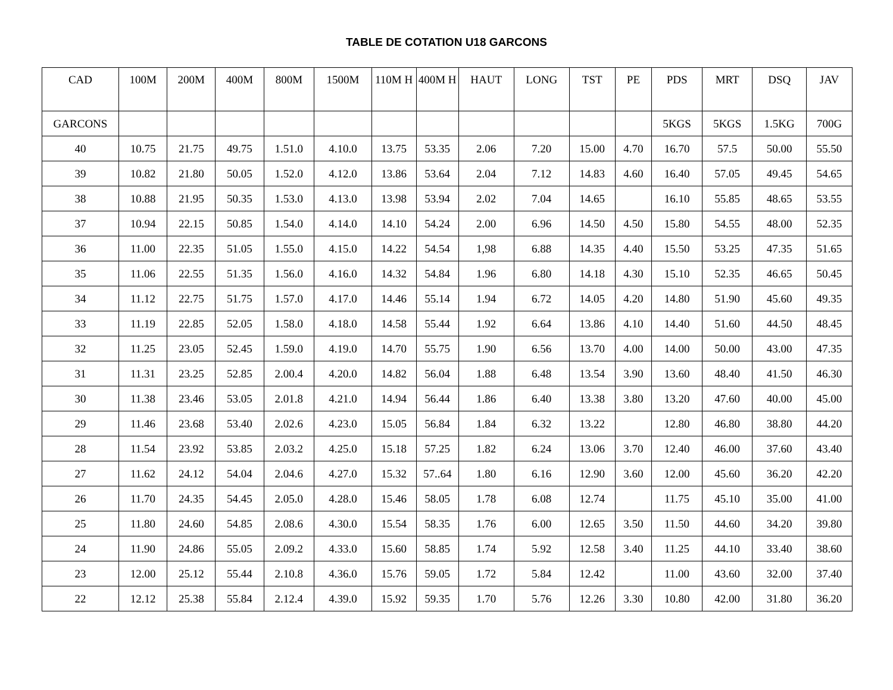TABLE DE COTATION U18 GARCONS
| CAD | 100M | 200M | 400M | 800M | 1500M | 110M H | 400M H | HAUT | LONG | TST | PE | PDS | MRT | DSQ | JAV |
| --- | --- | --- | --- | --- | --- | --- | --- | --- | --- | --- | --- | --- | --- | --- | --- |
| GARCONS | | | | | | | | | | | | 5KGS | 5KGS | 1.5KG | 700G |
| 40 | 10.75 | 21.75 | 49.75 | 1.51.0 | 4.10.0 | 13.75 | 53.35 | 2.06 | 7.20 | 15.00 | 4.70 | 16.70 | 57.5 | 50.00 | 55.50 |
| 39 | 10.82 | 21.80 | 50.05 | 1.52.0 | 4.12.0 | 13.86 | 53.64 | 2.04 | 7.12 | 14.83 | 4.60 | 16.40 | 57.05 | 49.45 | 54.65 |
| 38 | 10.88 | 21.95 | 50.35 | 1.53.0 | 4.13.0 | 13.98 | 53.94 | 2.02 | 7.04 | 14.65 | | 16.10 | 55.85 | 48.65 | 53.55 |
| 37 | 10.94 | 22.15 | 50.85 | 1.54.0 | 4.14.0 | 14.10 | 54.24 | 2.00 | 6.96 | 14.50 | 4.50 | 15.80 | 54.55 | 48.00 | 52.35 |
| 36 | 11.00 | 22.35 | 51.05 | 1.55.0 | 4.15.0 | 14.22 | 54.54 | 1,98 | 6.88 | 14.35 | 4.40 | 15.50 | 53.25 | 47.35 | 51.65 |
| 35 | 11.06 | 22.55 | 51.35 | 1.56.0 | 4.16.0 | 14.32 | 54.84 | 1.96 | 6.80 | 14.18 | 4.30 | 15.10 | 52.35 | 46.65 | 50.45 |
| 34 | 11.12 | 22.75 | 51.75 | 1.57.0 | 4.17.0 | 14.46 | 55.14 | 1.94 | 6.72 | 14.05 | 4.20 | 14.80 | 51.90 | 45.60 | 49.35 |
| 33 | 11.19 | 22.85 | 52.05 | 1.58.0 | 4.18.0 | 14.58 | 55.44 | 1.92 | 6.64 | 13.86 | 4.10 | 14.40 | 51.60 | 44.50 | 48.45 |
| 32 | 11.25 | 23.05 | 52.45 | 1.59.0 | 4.19.0 | 14.70 | 55.75 | 1.90 | 6.56 | 13.70 | 4.00 | 14.00 | 50.00 | 43.00 | 47.35 |
| 31 | 11.31 | 23.25 | 52.85 | 2.00.4 | 4.20.0 | 14.82 | 56.04 | 1.88 | 6.48 | 13.54 | 3.90 | 13.60 | 48.40 | 41.50 | 46.30 |
| 30 | 11.38 | 23.46 | 53.05 | 2.01.8 | 4.21.0 | 14.94 | 56.44 | 1.86 | 6.40 | 13.38 | 3.80 | 13.20 | 47.60 | 40.00 | 45.00 |
| 29 | 11.46 | 23.68 | 53.40 | 2.02.6 | 4.23.0 | 15.05 | 56.84 | 1.84 | 6.32 | 13.22 | | 12.80 | 46.80 | 38.80 | 44.20 |
| 28 | 11.54 | 23.92 | 53.85 | 2.03.2 | 4.25.0 | 15.18 | 57.25 | 1.82 | 6.24 | 13.06 | 3.70 | 12.40 | 46.00 | 37.60 | 43.40 |
| 27 | 11.62 | 24.12 | 54.04 | 2.04.6 | 4.27.0 | 15.32 | 57..64 | 1.80 | 6.16 | 12.90 | 3.60 | 12.00 | 45.60 | 36.20 | 42.20 |
| 26 | 11.70 | 24.35 | 54.45 | 2.05.0 | 4.28.0 | 15.46 | 58.05 | 1.78 | 6.08 | 12.74 | | 11.75 | 45.10 | 35.00 | 41.00 |
| 25 | 11.80 | 24.60 | 54.85 | 2.08.6 | 4.30.0 | 15.54 | 58.35 | 1.76 | 6.00 | 12.65 | 3.50 | 11.50 | 44.60 | 34.20 | 39.80 |
| 24 | 11.90 | 24.86 | 55.05 | 2.09.2 | 4.33.0 | 15.60 | 58.85 | 1.74 | 5.92 | 12.58 | 3.40 | 11.25 | 44.10 | 33.40 | 38.60 |
| 23 | 12.00 | 25.12 | 55.44 | 2.10.8 | 4.36.0 | 15.76 | 59.05 | 1.72 | 5.84 | 12.42 | | 11.00 | 43.60 | 32.00 | 37.40 |
| 22 | 12.12 | 25.38 | 55.84 | 2.12.4 | 4.39.0 | 15.92 | 59.35 | 1.70 | 5.76 | 12.26 | 3.30 | 10.80 | 42.00 | 31.80 | 36.20 |